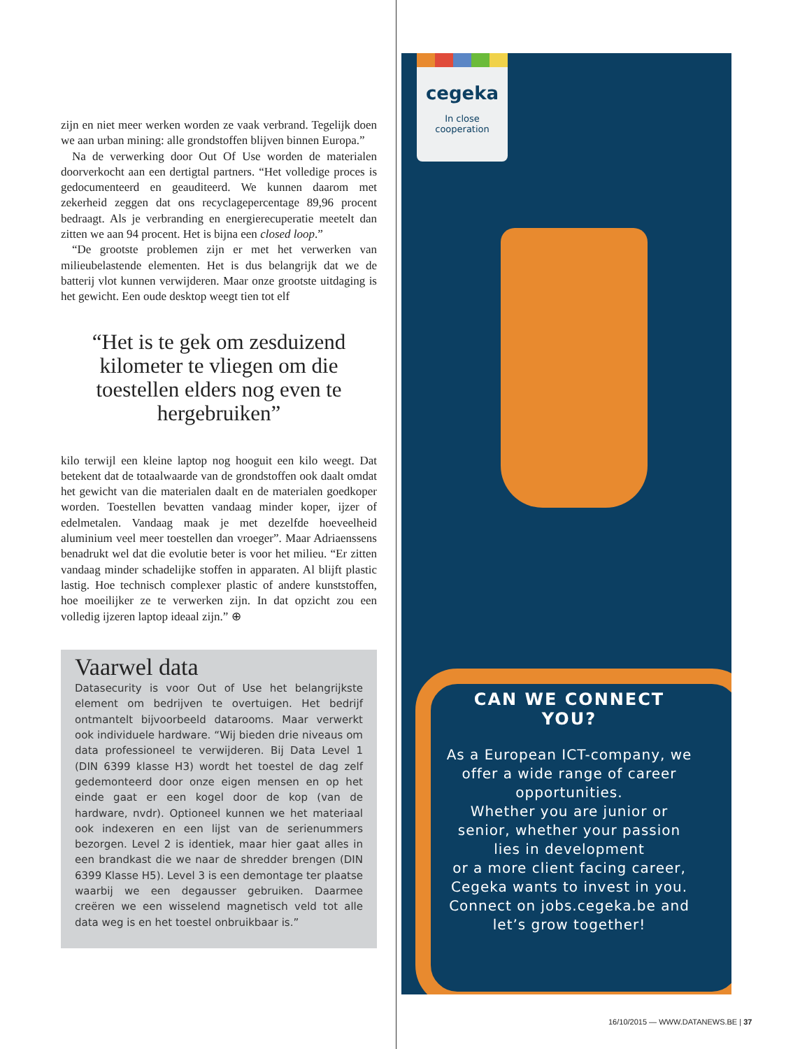zijn en niet meer werken worden ze vaak verbrand. Tegelijk doen we aan urban mining: alle grondstoffen blijven binnen Europa.”
Na de verwerking door Out Of Use worden de materialen doorverkocht aan een dertigtal partners. “Het volledige proces is gedocumenteerd en geauditeerd. We kunnen daarom met zekerheid zeggen dat ons recyclagepercentage 89,96 procent bedraagt. Als je verbranding en energierecuperatie meetelt dan zitten we aan 94 procent. Het is bijna een closed loop.”
“De grootste problemen zijn er met het verwerken van milieubelastende elementen. Het is dus belangrijk dat we de batterij vlot kunnen verwijderen. Maar onze grootste uitdaging is het gewicht. Een oude desktop weegt tien tot elf
“Het is te gek om zesduizend kilometer te vliegen om die toestellen elders nog even te hergebruiken”
kilo terwijl een kleine laptop nog hooguit een kilo weegt. Dat betekent dat de totaalwaarde van de grondstoffen ook daalt omdat het gewicht van die materialen daalt en de materialen goedkoper worden. Toestellen bevatten vandaag minder koper, ijzer of edelmetalen. Vandaag maak je met dezelfde hoeveelheid aluminium veel meer toestellen dan vroeger”. Maar Adriaenssens benadrukt wel dat die evolutie beter is voor het milieu. “Er zitten vandaag minder schadelijke stoffen in apparaten. Al blijft plastic lastig. Hoe technisch complexer plastic of andere kunststoffen, hoe moeilijker ze te verwerken zijn. In dat opzicht zou een volledig ijzeren laptop ideaal zijn.” ⊕
Vaarwel data
Datasecurity is voor Out of Use het belangrijkste element om bedrijven te overtuigen. Het bedrijf ontmantelt bijvoorbeeld datarooms. Maar verwerkt ook individuele hardware. “Wij bieden drie niveaus om data professioneel te verwijderen. Bij Data Level 1 (DIN 6399 klasse H3) wordt het toestel de dag zelf gedemonteerd door onze eigen mensen en op het einde gaat er een kogel door de kop (van de hardware, nvdr). Optioneel kunnen we het materiaal ook indexeren en een lijst van de serienummers bezorgen. Level 2 is identiek, maar hier gaat alles in een brandkast die we naar de shredder brengen (DIN 6399 Klasse H5). Level 3 is een demontage ter plaatse waarbij we een degausser gebruiken. Daarmee creëren we een wisselend magnetisch veld tot alle data weg is en het toestel onbruikbaar is.”
cegeka
In close
cooperation
CAN WE CONNECT YOU?
As a European ICT-company, we offer a wide range of career opportunities.
Whether you are junior or senior, whether your passion lies in development
or a more client facing career, Cegeka wants to invest in you.
Connect on jobs.cegeka.be and let’s grow together!
16/10/2015 — WWW.DATANEWS.BE | 37